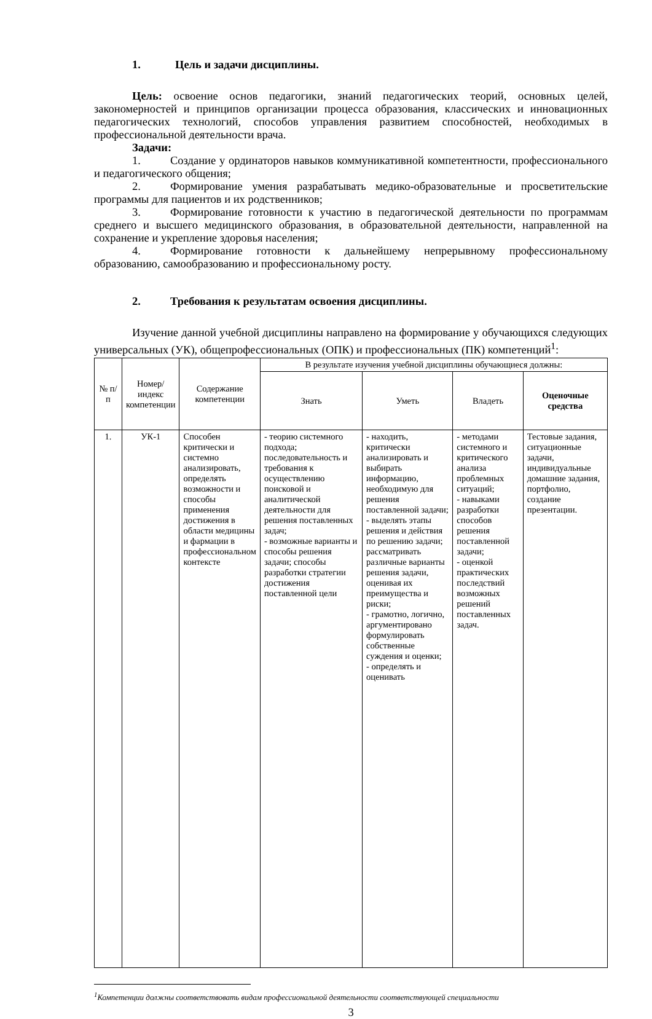1. Цель и задачи дисциплины.
Цель: освоение основ педагогики, знаний педагогических теорий, основных целей, закономерностей и принципов организации процесса образования, классических и инновационных педагогических технологий, способов управления развитием способностей, необходимых в профессиональной деятельности врача.
Задачи:
1. Создание у ординаторов навыков коммуникативной компетентности, профессионального и педагогического общения;
2. Формирование умения разрабатывать медико-образовательные и просветительские программы для пациентов и их родственников;
3. Формирование готовности к участию в педагогической деятельности по программам среднего и высшего медицинского образования, в образовательной деятельности, направленной на сохранение и укрепление здоровья населения;
4. Формирование готовности к дальнейшему непрерывному профессиональному образованию, самообразованию и профессиональному росту.
2. Требования к результатам освоения дисциплины.
Изучение данной учебной дисциплины направлено на формирование у обучающихся следующих универсальных (УК), общепрофессиональных (ОПК) и профессиональных (ПК) компетенций<sup>1</sup>:
| № п/п | Номер/ индекс компетенции | Содержание компетенции | В результате изучения учебной дисциплины обучающиеся должны: | | | |
| --- | --- | --- | --- | --- | --- | --- |
| | | | Знать | Уметь | Владеть | Оценочные средства |
| 1. | УК-1 | Способен критически и системно анализировать, определять возможности и способы применения достижения в области медицины и фармации в профессиональном контексте | - теорию системного подхода; последовательность и требования к осуществлению поисковой и аналитической деятельности для решения поставленных задач; - возможные варианты и способы решения задачи; способы разработки стратегии достижения поставленной цели | - находить, критически анализировать и выбирать информацию, необходимую для решения поставленной задачи; - выделять этапы решения и действия по решению задачи; рассматривать различные варианты решения задачи, оценивая их преимущества и риски; - грамотно, логично, аргументировано формулировать собственные суждения и оценки; - определять и оценивать | - методами системного и критического анализа проблемных ситуаций; - навыками разработки способов решения поставленной задачи; - оценкой практических последствий возможных решений поставленных задач. | Тестовые задания, ситуационные задачи, индивидуальные домашние задания, портфолио, создание презентации. |
<sup>1</sup> Компетенции должны соответствовать видам профессиональной деятельности соответствующей специальности
3